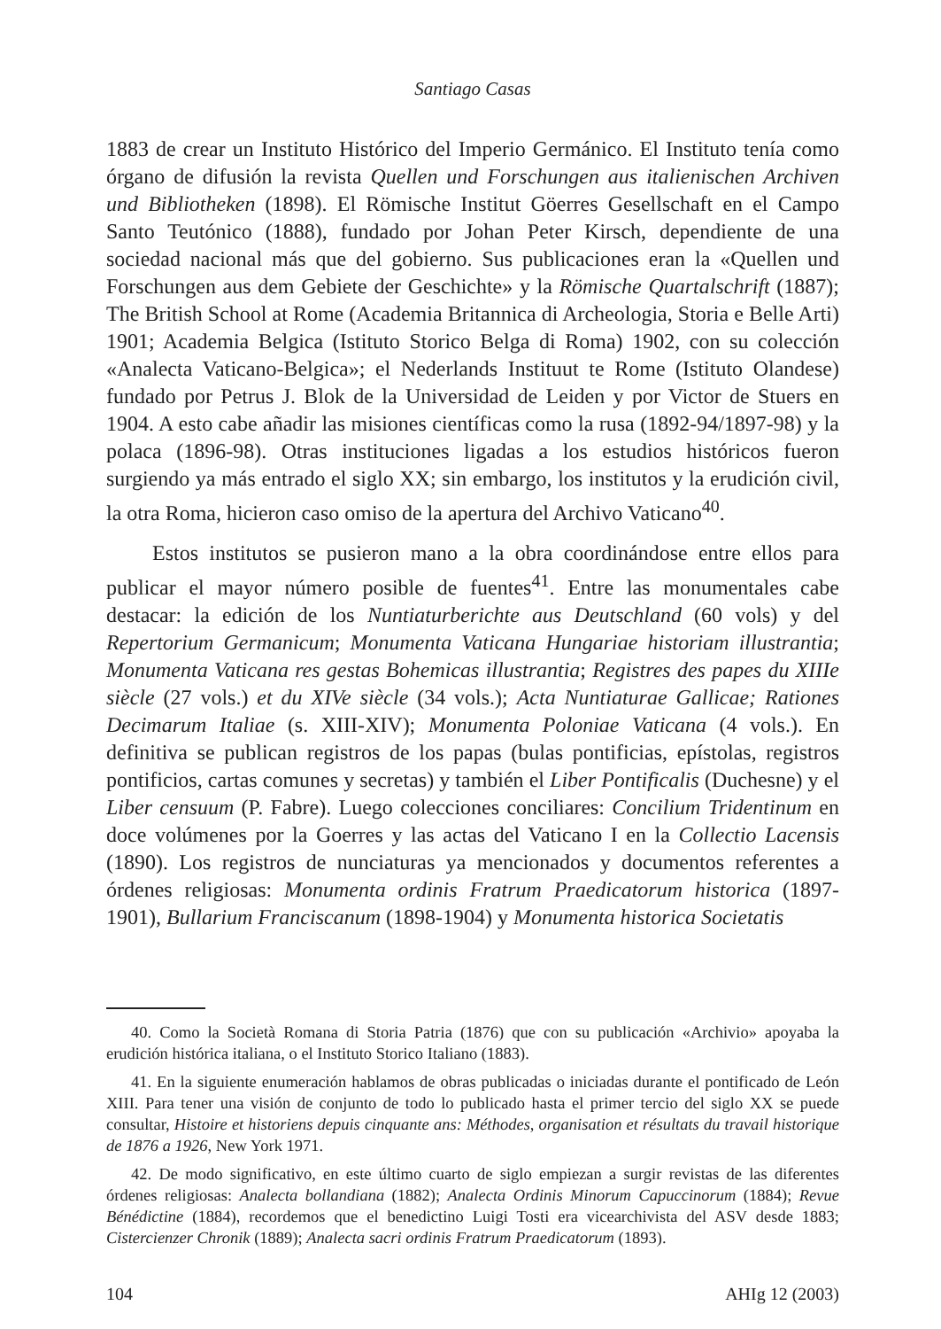Santiago Casas
1883 de crear un Instituto Histórico del Imperio Germánico. El Instituto tenía como órgano de difusión la revista Quellen und Forschungen aus italienischen Archiven und Bibliotheken (1898). El Römische Institut Göerres Gesellschaft en el Campo Santo Teutónico (1888), fundado por Johan Peter Kirsch, dependiente de una sociedad nacional más que del gobierno. Sus publicaciones eran la «Quellen und Forschungen aus dem Gebiete der Geschichte» y la Römische Quartalschrift (1887); The British School at Rome (Academia Britannica di Archeologia, Storia e Belle Arti) 1901; Academia Belgica (Istituto Storico Belga di Roma) 1902, con su colección «Analecta Vaticano-Belgica»; el Nederlands Instituut te Rome (Istituto Olandese) fundado por Petrus J. Blok de la Universidad de Leiden y por Victor de Stuers en 1904. A esto cabe añadir las misiones científicas como la rusa (1892-94/1897-98) y la polaca (1896-98). Otras instituciones ligadas a los estudios históricos fueron surgiendo ya más entrado el siglo XX; sin embargo, los institutos y la erudición civil, la otra Roma, hicieron caso omiso de la apertura del Archivo Vaticano<sup>40</sup>.
Estos institutos se pusieron mano a la obra coordinándose entre ellos para publicar el mayor número posible de fuentes<sup>41</sup>. Entre las monumentales cabe destacar: la edición de los Nuntiaturberichte aus Deutschland (60 vols) y del Repertorium Germanicum; Monumenta Vaticana Hungariae historiam illustrantia; Monumenta Vaticana res gestas Bohemicas illustrantia; Registres des papes du XIIIe siècle (27 vols.) et du XIVe siècle (34 vols.); Acta Nuntiaturae Gallicae; Rationes Decimarum Italiae (s. XIII-XIV); Monumenta Poloniae Vaticana (4 vols.). En definitiva se publican registros de los papas (bulas pontificias, epístolas, registros pontificios, cartas comunes y secretas) y también el Liber Pontificalis (Duchesne) y el Liber censuum (P. Fabre). Luego colecciones conciliares: Concilium Tridentinum en doce volúmenes por la Goerres y las actas del Vaticano I en la Collectio Lacensis (1890). Los registros de nunciaturas ya mencionados y documentos referentes a órdenes religiosas: Monumenta ordinis Fratrum Praedicatorum historica (1897-1901), Bullarium Franciscanum (1898-1904) y Monumenta historica Societatis
40. Como la Società Romana di Storia Patria (1876) que con su publicación «Archivio» apoyaba la erudición histórica italiana, o el Instituto Storico Italiano (1883).
41. En la siguiente enumeración hablamos de obras publicadas o iniciadas durante el pontificado de León XIII. Para tener una visión de conjunto de todo lo publicado hasta el primer tercio del siglo XX se puede consultar, Histoire et historiens depuis cinquante ans: Méthodes, organisation et résultats du travail historique de 1876 a 1926, New York 1971.
42. De modo significativo, en este último cuarto de siglo empiezan a surgir revistas de las diferentes órdenes religiosas: Analecta bollandiana (1882); Analecta Ordinis Minorum Capuccinorum (1884); Revue Bénédictine (1884), recordemos que el benedictino Luigi Tosti era vicearchivista del ASV desde 1883; Cistercienzer Chronik (1889); Analecta sacri ordinis Fratrum Praedicatorum (1893).
104 AHIg 12 (2003)